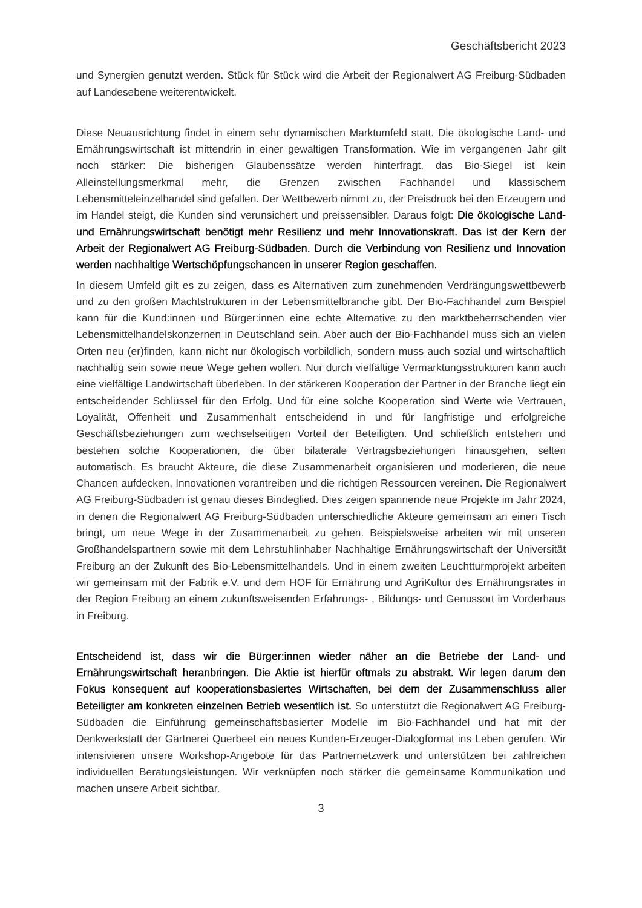Geschäftsbericht 2023
und Synergien genutzt werden. Stück für Stück wird die Arbeit der Regionalwert AG Freiburg-Südbaden auf Landesebene weiterentwickelt.
Diese Neuausrichtung findet in einem sehr dynamischen Marktumfeld statt. Die ökologische Land- und Ernährungswirtschaft ist mittendrin in einer gewaltigen Transformation. Wie im vergangenen Jahr gilt noch stärker: Die bisherigen Glaubenssätze werden hinterfragt, das Bio-Siegel ist kein Alleinstellungsmerkmal mehr, die Grenzen zwischen Fachhandel und klassischem Lebensmitteleinzelhandel sind gefallen. Der Wettbewerb nimmt zu, der Preisdruck bei den Erzeugern und im Handel steigt, die Kunden sind verunsichert und preissensibler. Daraus folgt: Die ökologische Land- und Ernährungswirtschaft benötigt mehr Resilienz und mehr Innovationskraft. Das ist der Kern der Arbeit der Regionalwert AG Freiburg-Südbaden. Durch die Verbindung von Resilienz und Innovation werden nachhaltige Wertschöpfungschancen in unserer Region geschaffen.
In diesem Umfeld gilt es zu zeigen, dass es Alternativen zum zunehmenden Verdrängungswettbewerb und zu den großen Machtstrukturen in der Lebensmittelbranche gibt. Der Bio-Fachhandel zum Beispiel kann für die Kund:innen und Bürger:innen eine echte Alternative zu den marktbeherrschenden vier Lebensmittelhandelskonzernen in Deutschland sein. Aber auch der Bio-Fachhandel muss sich an vielen Orten neu (er)finden, kann nicht nur ökologisch vorbildlich, sondern muss auch sozial und wirtschaftlich nachhaltig sein sowie neue Wege gehen wollen. Nur durch vielfältige Vermarktungsstrukturen kann auch eine vielfältige Landwirtschaft überleben. In der stärkeren Kooperation der Partner in der Branche liegt ein entscheidender Schlüssel für den Erfolg. Und für eine solche Kooperation sind Werte wie Vertrauen, Loyalität, Offenheit und Zusammenhalt entscheidend in und für langfristige und erfolgreiche Geschäftsbeziehungen zum wechselseitigen Vorteil der Beteiligten. Und schließlich entstehen und bestehen solche Kooperationen, die über bilaterale Vertragsbeziehungen hinausgehen, selten automatisch. Es braucht Akteure, die diese Zusammenarbeit organisieren und moderieren, die neue Chancen aufdecken, Innovationen vorantreiben und die richtigen Ressourcen vereinen. Die Regionalwert AG Freiburg-Südbaden ist genau dieses Bindeglied. Dies zeigen spannende neue Projekte im Jahr 2024, in denen die Regionalwert AG Freiburg-Südbaden unterschiedliche Akteure gemeinsam an einen Tisch bringt, um neue Wege in der Zusammenarbeit zu gehen. Beispielsweise arbeiten wir mit unseren Großhandelspartnern sowie mit dem Lehrstuhlinhaber Nachhaltige Ernährungswirtschaft der Universität Freiburg an der Zukunft des Bio-Lebensmittelhandels. Und in einem zweiten Leuchtturmprojekt arbeiten wir gemeinsam mit der Fabrik e.V. und dem HOF für Ernährung und AgriKultur des Ernährungsrates in der Region Freiburg an einem zukunftsweisenden Erfahrungs- , Bildungs- und Genussort im Vorderhaus in Freiburg.
Entscheidend ist, dass wir die Bürger:innen wieder näher an die Betriebe der Land- und Ernährungswirtschaft heranbringen. Die Aktie ist hierfür oftmals zu abstrakt. Wir legen darum den Fokus konsequent auf kooperationsbasiertes Wirtschaften, bei dem der Zusammenschluss aller Beteiligter am konkreten einzelnen Betrieb wesentlich ist. So unterstützt die Regionalwert AG Freiburg-Südbaden die Einführung gemeinschaftsbasierter Modelle im Bio-Fachhandel und hat mit der Denkwerkstatt der Gärtnerei Querbeet ein neues Kunden-Erzeuger-Dialogformat ins Leben gerufen. Wir intensivieren unsere Workshop-Angebote für das Partnernetzwerk und unterstützen bei zahlreichen individuellen Beratungsleistungen. Wir verknüpfen noch stärker die gemeinsame Kommunikation und machen unsere Arbeit sichtbar.
3